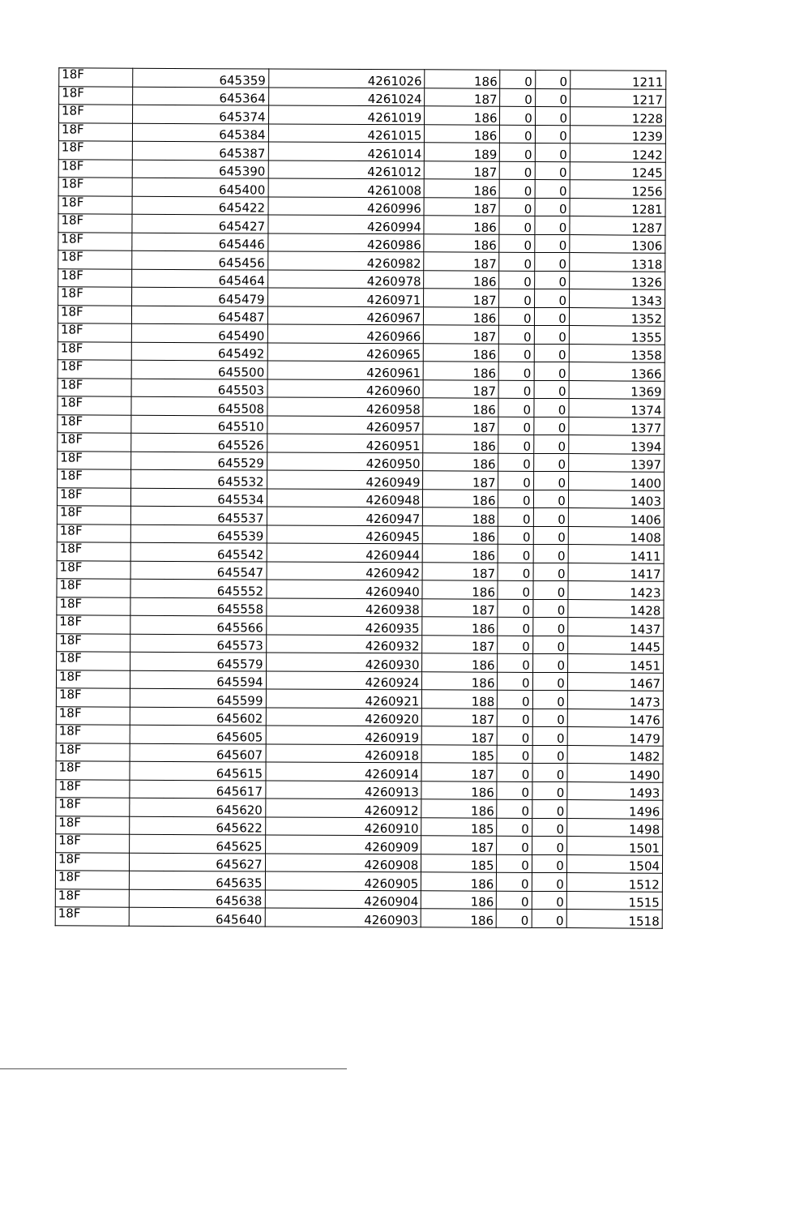| 18F | 645359 | 4261026 | 186 | 0 | 0 | 1211 |
| 18F | 645364 | 4261024 | 187 | 0 | 0 | 1217 |
| 18F | 645374 | 4261019 | 186 | 0 | 0 | 1228 |
| 18F | 645384 | 4261015 | 186 | 0 | 0 | 1239 |
| 18F | 645387 | 4261014 | 189 | 0 | 0 | 1242 |
| 18F | 645390 | 4261012 | 187 | 0 | 0 | 1245 |
| 18F | 645400 | 4261008 | 186 | 0 | 0 | 1256 |
| 18F | 645422 | 4260996 | 187 | 0 | 0 | 1281 |
| 18F | 645427 | 4260994 | 186 | 0 | 0 | 1287 |
| 18F | 645446 | 4260986 | 186 | 0 | 0 | 1306 |
| 18F | 645456 | 4260982 | 187 | 0 | 0 | 1318 |
| 18F | 645464 | 4260978 | 186 | 0 | 0 | 1326 |
| 18F | 645479 | 4260971 | 187 | 0 | 0 | 1343 |
| 18F | 645487 | 4260967 | 186 | 0 | 0 | 1352 |
| 18F | 645490 | 4260966 | 187 | 0 | 0 | 1355 |
| 18F | 645492 | 4260965 | 186 | 0 | 0 | 1358 |
| 18F | 645500 | 4260961 | 186 | 0 | 0 | 1366 |
| 18F | 645503 | 4260960 | 187 | 0 | 0 | 1369 |
| 18F | 645508 | 4260958 | 186 | 0 | 0 | 1374 |
| 18F | 645510 | 4260957 | 187 | 0 | 0 | 1377 |
| 18F | 645526 | 4260951 | 186 | 0 | 0 | 1394 |
| 18F | 645529 | 4260950 | 186 | 0 | 0 | 1397 |
| 18F | 645532 | 4260949 | 187 | 0 | 0 | 1400 |
| 18F | 645534 | 4260948 | 186 | 0 | 0 | 1403 |
| 18F | 645537 | 4260947 | 188 | 0 | 0 | 1406 |
| 18F | 645539 | 4260945 | 186 | 0 | 0 | 1408 |
| 18F | 645542 | 4260944 | 186 | 0 | 0 | 1411 |
| 18F | 645547 | 4260942 | 187 | 0 | 0 | 1417 |
| 18F | 645552 | 4260940 | 186 | 0 | 0 | 1423 |
| 18F | 645558 | 4260938 | 187 | 0 | 0 | 1428 |
| 18F | 645566 | 4260935 | 186 | 0 | 0 | 1437 |
| 18F | 645573 | 4260932 | 187 | 0 | 0 | 1445 |
| 18F | 645579 | 4260930 | 186 | 0 | 0 | 1451 |
| 18F | 645594 | 4260924 | 186 | 0 | 0 | 1467 |
| 18F | 645599 | 4260921 | 188 | 0 | 0 | 1473 |
| 18F | 645602 | 4260920 | 187 | 0 | 0 | 1476 |
| 18F | 645605 | 4260919 | 187 | 0 | 0 | 1479 |
| 18F | 645607 | 4260918 | 185 | 0 | 0 | 1482 |
| 18F | 645615 | 4260914 | 187 | 0 | 0 | 1490 |
| 18F | 645617 | 4260913 | 186 | 0 | 0 | 1493 |
| 18F | 645620 | 4260912 | 186 | 0 | 0 | 1496 |
| 18F | 645622 | 4260910 | 185 | 0 | 0 | 1498 |
| 18F | 645625 | 4260909 | 187 | 0 | 0 | 1501 |
| 18F | 645627 | 4260908 | 185 | 0 | 0 | 1504 |
| 18F | 645635 | 4260905 | 186 | 0 | 0 | 1512 |
| 18F | 645638 | 4260904 | 186 | 0 | 0 | 1515 |
| 18F | 645640 | 4260903 | 186 | 0 | 0 | 1518 |